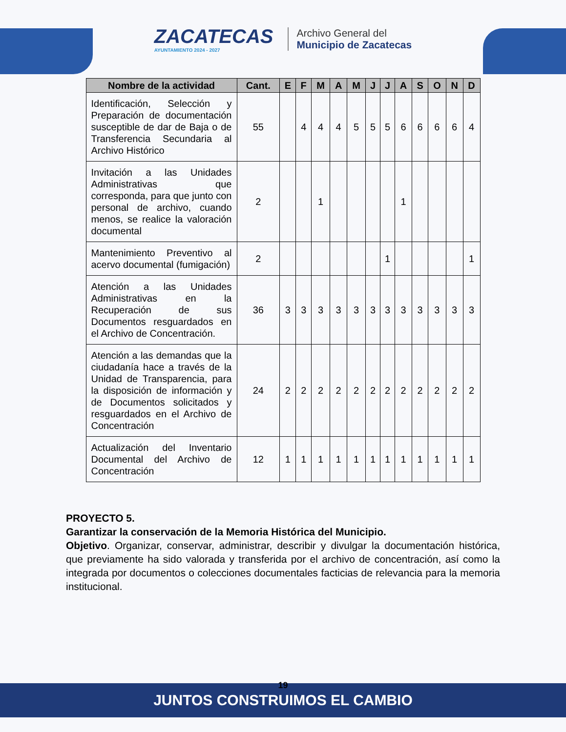ZACATECAS
AYUNTAMIENTO 2024 - 2027
Archivo General del
Municipio de Zacatecas
| Nombre de la actividad | Cant. | E | F | M | A | M | J | J | A | S | O | N | D |
| --- | --- | --- | --- | --- | --- | --- | --- | --- | --- | --- | --- | --- | --- |
| Identificación, Selección y Preparación de documentación susceptible de dar de Baja o de Transferencia Secundaria al Archivo Histórico | 55 | | 4 | 4 | 4 | 5 | 5 | 5 | 6 | 6 | 6 | 6 | 4 |
| Invitación a las Unidades Administrativas que corresponda, para que junto con personal de archivo, cuando menos, se realice la valoración documental | 2 | | | 1 | | | | | 1 | | | | |
| Mantenimiento Preventivo al acervo documental (fumigación) | 2 | | | | | | | 1 | | | | | 1 |
| Atención a las Unidades Administrativas en la Recuperación de sus Documentos resguardados en el Archivo de Concentración. | 36 | 3 | 3 | 3 | 3 | 3 | 3 | 3 | 3 | 3 | 3 | 3 | 3 |
| Atención a las demandas que la ciudadanía hace a través de la Unidad de Transparencia, para la disposición de información y de Documentos solicitados y resguardados en el Archivo de Concentración | 24 | 2 | 2 | 2 | 2 | 2 | 2 | 2 | 2 | 2 | 2 | 2 | 2 |
| Actualización del Inventario Documental del Archivo de Concentración | 12 | 1 | 1 | 1 | 1 | 1 | 1 | 1 | 1 | 1 | 1 | 1 | 1 |
PROYECTO 5.
Garantizar la conservación de la Memoria Histórica del Municipio.
Objetivo. Organizar, conservar, administrar, describir y divulgar la documentación histórica, que previamente ha sido valorada y transferida por el archivo de concentración, así como la integrada por documentos o colecciones documentales facticias de relevancia para la memoria institucional.
JUNTOS CONSTRUIMOS EL CAMBIO
19